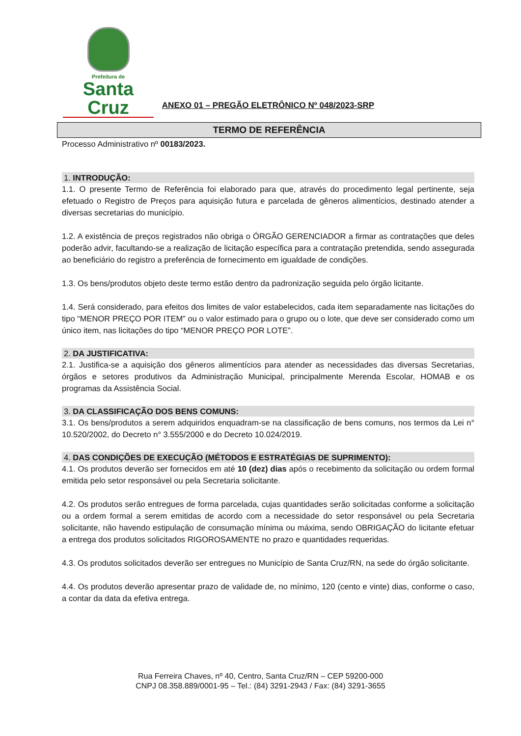Prefeitura de
Santa Cruz
ANEXO 01 – PREGÃO ELETRÔNICO Nº 048/2023-SRP
TERMO DE REFERÊNCIA
Processo Administrativo nº 00183/2023.
1. INTRODUÇÃO:
1.1. O presente Termo de Referência foi elaborado para que, através do procedimento legal pertinente, seja efetuado o Registro de Preços para aquisição futura e parcelada de gêneros alimentícios, destinado atender a diversas secretarias do município.
1.2. A existência de preços registrados não obriga o ÓRGÃO GERENCIADOR a firmar as contratações que deles poderão advir, facultando-se a realização de licitação específica para a contratação pretendida, sendo assegurada ao beneficiário do registro a preferência de fornecimento em igualdade de condições.
1.3. Os bens/produtos objeto deste termo estão dentro da padronização seguida pelo órgão licitante.
1.4. Será considerado, para efeitos dos limites de valor estabelecidos, cada item separadamente nas licitações do tipo “MENOR PREÇO POR ITEM” ou o valor estimado para o grupo ou o lote, que deve ser considerado como um único item, nas licitações do tipo “MENOR PREÇO POR LOTE”.
2. DA JUSTIFICATIVA:
2.1. Justifica-se a aquisição dos gêneros alimentícios para atender as necessidades das diversas Secretarias, órgãos e setores produtivos da Administração Municipal, principalmente Merenda Escolar, HOMAB e os programas da Assistência Social.
3. DA CLASSIFICAÇÃO DOS BENS COMUNS:
3.1. Os bens/produtos a serem adquiridos enquadram-se na classificação de bens comuns, nos termos da Lei n° 10.520/2002, do Decreto n° 3.555/2000 e do Decreto 10.024/2019.
4. DAS CONDIÇÕES DE EXECUÇÃO (MÉTODOS E ESTRATÉGIAS DE SUPRIMENTO):
4.1. Os produtos deverão ser fornecidos em até 10 (dez) dias após o recebimento da solicitação ou ordem formal emitida pelo setor responsável ou pela Secretaria solicitante.
4.2. Os produtos serão entregues de forma parcelada, cujas quantidades serão solicitadas conforme a solicitação ou a ordem formal a serem emitidas de acordo com a necessidade do setor responsável ou pela Secretaria solicitante, não havendo estipulação de consumação mínima ou máxima, sendo OBRIGAÇÃO do licitante efetuar a entrega dos produtos solicitados RIGOROSAMENTE no prazo e quantidades requeridas.
4.3. Os produtos solicitados deverão ser entregues no Município de Santa Cruz/RN, na sede do órgão solicitante.
4.4. Os produtos deverão apresentar prazo de validade de, no mínimo, 120 (cento e vinte) dias, conforme o caso, a contar da data da efetiva entrega.
Rua Ferreira Chaves, nº 40, Centro, Santa Cruz/RN – CEP 59200-000
CNPJ 08.358.889/0001-95 – Tel.: (84) 3291-2943 / Fax: (84) 3291-3655